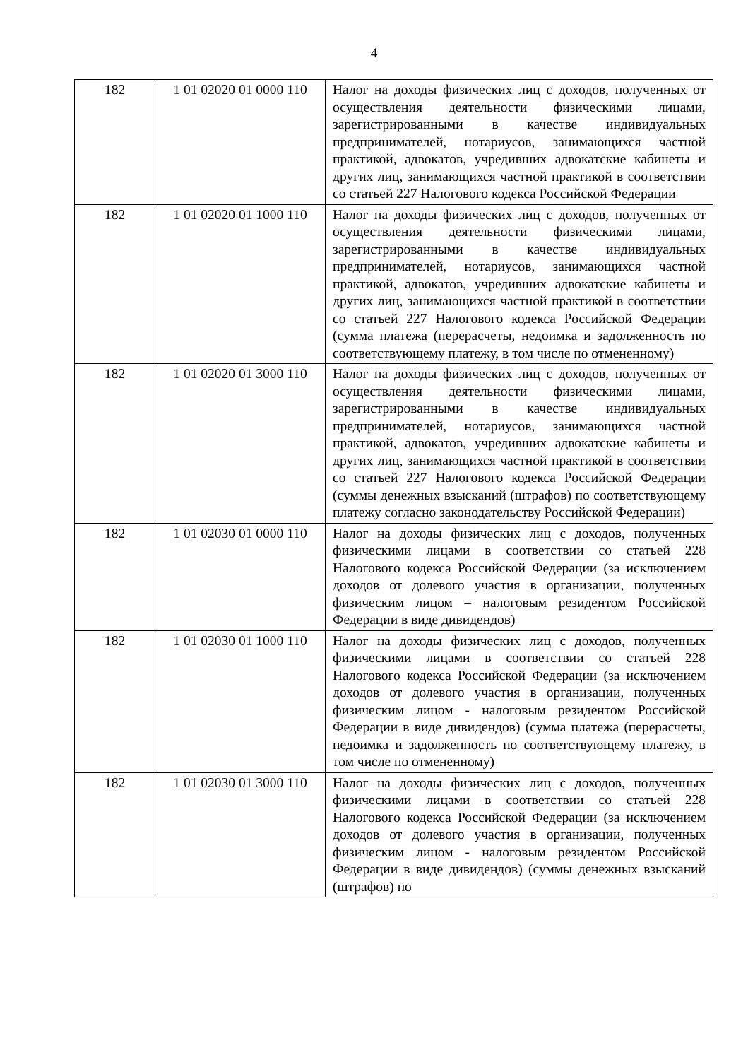4
| 182 | 1 01 02020 01 0000 110 | Налог на доходы физических лиц с доходов, полученных от осуществления деятельности физическими лицами, зарегистрированными в качестве индивидуальных предпринимателей, нотариусов, занимающихся частной практикой, адвокатов, учредивших адвокатские кабинеты и других лиц, занимающихся частной практикой в соответствии со статьей 227 Налогового кодекса Российской Федерации |
| 182 | 1 01 02020 01 1000 110 | Налог на доходы физических лиц с доходов, полученных от осуществления деятельности физическими лицами, зарегистрированными в качестве индивидуальных предпринимателей, нотариусов, занимающихся частной практикой, адвокатов, учредивших адвокатские кабинеты и других лиц, занимающихся частной практикой в соответствии со статьей 227 Налогового кодекса Российской Федерации (сумма платежа (перерасчеты, недоимка и задолженность по соответствующему платежу, в том числе по отмененному) |
| 182 | 1 01 02020 01 3000 110 | Налог на доходы физических лиц с доходов, полученных от осуществления деятельности физическими лицами, зарегистрированными в качестве индивидуальных предпринимателей, нотариусов, занимающихся частной практикой, адвокатов, учредивших адвокатские кабинеты и других лиц, занимающихся частной практикой в соответствии со статьей 227 Налогового кодекса Российской Федерации (суммы денежных взысканий (штрафов) по соответствующему платежу согласно законодательству Российской Федерации) |
| 182 | 1 01 02030 01 0000 110 | Налог на доходы физических лиц с доходов, полученных физическими лицами в соответствии со статьей 228 Налогового кодекса Российской Федерации (за исключением доходов от долевого участия в организации, полученных физическим лицом – налоговым резидентом Российской Федерации в виде дивидендов) |
| 182 | 1 01 02030 01 1000 110 | Налог на доходы физических лиц с доходов, полученных физическими лицами в соответствии со статьей 228 Налогового кодекса Российской Федерации (за исключением доходов от долевого участия в организации, полученных физическим лицом - налоговым резидентом Российской Федерации в виде дивидендов) (сумма платежа (перерасчеты, недоимка и задолженность по соответствующему платежу, в том числе по отмененному) |
| 182 | 1 01 02030 01 3000 110 | Налог на доходы физических лиц с доходов, полученных физическими лицами в соответствии со статьей 228 Налогового кодекса Российской Федерации (за исключением доходов от долевого участия в организации, полученных физическим лицом - налоговым резидентом Российской Федерации в виде дивидендов) (суммы денежных взысканий (штрафов) по |